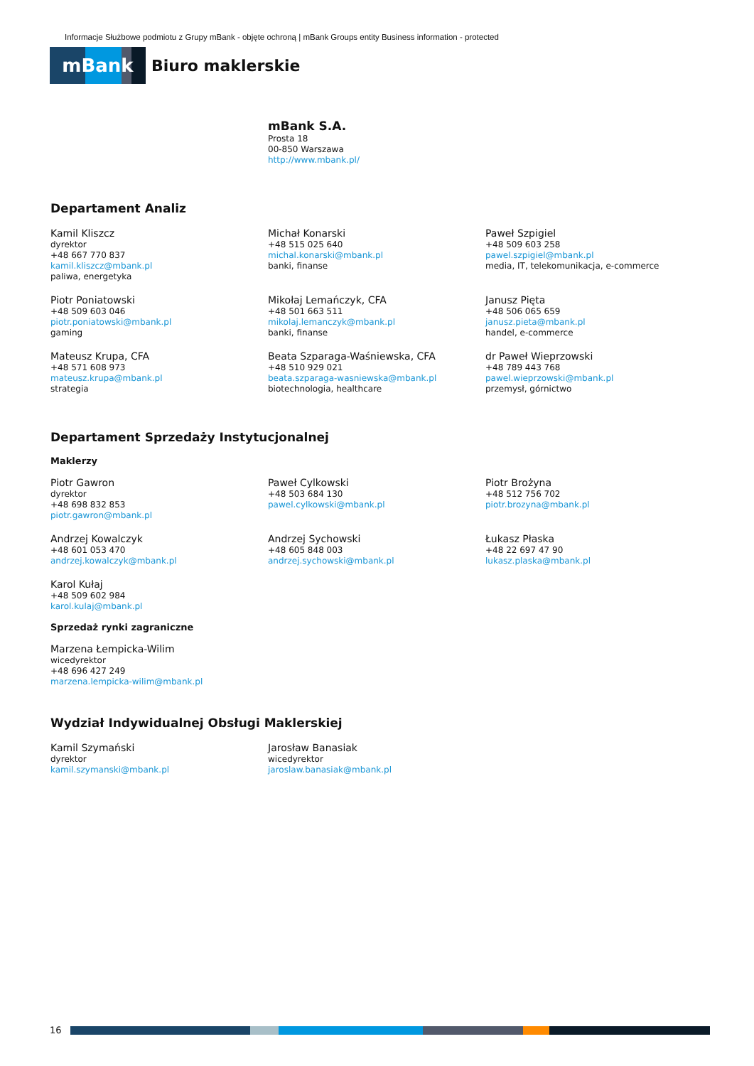Informacje Służbowe podmiotu z Grupy mBank - objęte ochroną | mBank Groups entity Business information - protected
mBank
Biuro maklerskie
mBank S.A.
Prosta 18
00-850 Warszawa
http://www.mbank.pl/
Departament Analiz
Kamil Kliszcz
dyrektor
+48 667 770 837
kamil.kliszcz@mbank.pl
paliwa, energetyka
Michał Konarski
+48 515 025 640
michal.konarski@mbank.pl
banki, finanse
Paweł Szpigiel
+48 509 603 258
pawel.szpigiel@mbank.pl
media, IT, telekomunikacja, e-commerce
Piotr Poniatowski
+48 509 603 046
piotr.poniatowski@mbank.pl
gaming
Mikołaj Lemańczyk, CFA
+48 501 663 511
mikolaj.lemanczyk@mbank.pl
banki, finanse
Janusz Pięta
+48 506 065 659
janusz.pieta@mbank.pl
handel, e-commerce
Mateusz Krupa, CFA
+48 571 608 973
mateusz.krupa@mbank.pl
strategia
Beata Szparaga-Waśniewska, CFA
+48 510 929 021
beata.szparaga-wasniewska@mbank.pl
biotechnologia, healthcare
dr Paweł Wieprzowski
+48 789 443 768
pawel.wieprzowski@mbank.pl
przemysł, górnictwo
Departament Sprzedaży Instytucjonalnej
Maklerzy
Piotr Gawron
dyrektor
+48 698 832 853
piotr.gawron@mbank.pl
Paweł Cylkowski
+48 503 684 130
pawel.cylkowski@mbank.pl
Piotr Brożyna
+48 512 756 702
piotr.brozyna@mbank.pl
Andrzej Kowalczyk
+48 601 053 470
andrzej.kowalczyk@mbank.pl
Andrzej Sychowski
+48 605 848 003
andrzej.sychowski@mbank.pl
Łukasz Płaska
+48 22 697 47 90
lukasz.plaska@mbank.pl
Karol Kułaj
+48 509 602 984
karol.kulaj@mbank.pl
Sprzedaż rynki zagraniczne
Marzena Łempicka-Wilim
wicedyrektor
+48 696 427 249
marzena.lempicka-wilim@mbank.pl
Wydział Indywidualnej Obsługi Maklerskiej
Kamil Szymański
dyrektor
kamil.szymanski@mbank.pl
Jarosław Banasiak
wicedyrektor
jaroslaw.banasiak@mbank.pl
16